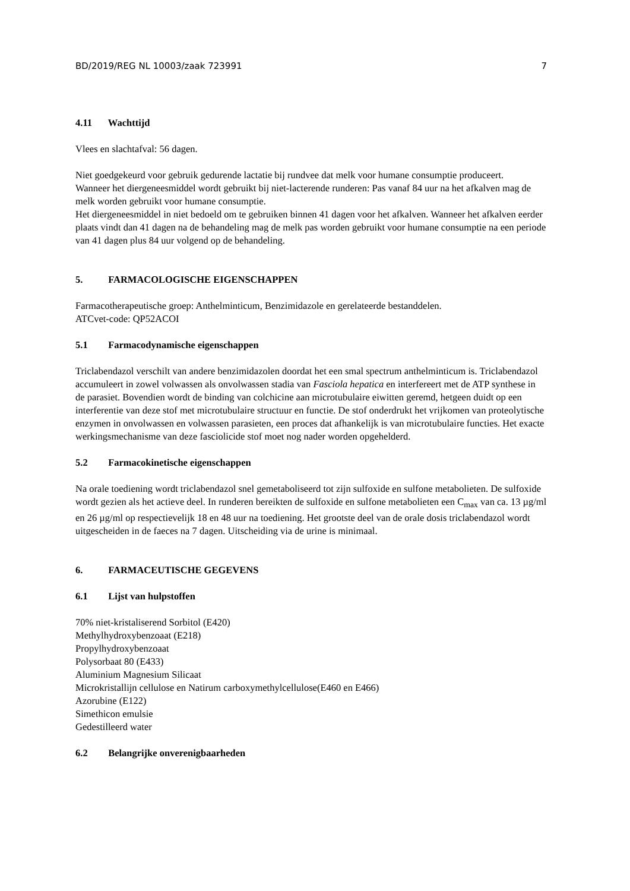BD/2019/REG NL 10003/zaak 723991 7
4.11 Wachttijd
Vlees en slachtafval: 56 dagen.
Niet goedgekeurd voor gebruik gedurende lactatie bij rundvee dat melk voor humane consumptie produceert.
Wanneer het diergeneesmiddel wordt gebruikt bij niet-lacterende runderen: Pas vanaf 84 uur na het afkalven mag de melk worden gebruikt voor humane consumptie.
Het diergeneesmiddel in niet bedoeld om te gebruiken binnen 41 dagen voor het afkalven. Wanneer het afkalven eerder plaats vindt dan 41 dagen na de behandeling mag de melk pas worden gebruikt voor humane consumptie na een periode van 41 dagen plus 84 uur volgend op de behandeling.
5. FARMACOLOGISCHE EIGENSCHAPPEN
Farmacotherapeutische groep: Anthelminticum, Benzimidazole en gerelateerde bestanddelen.
ATCvet-code: QP52ACOI
5.1 Farmacodynamische eigenschappen
Triclabendazol verschilt van andere benzimidazolen doordat het een smal spectrum anthelminticum is. Triclabendazol accumuleert in zowel volwassen als onvolwassen stadia van Fasciola hepatica en interfereert met de ATP synthese in de parasiet. Bovendien wordt de binding van colchicine aan microtubulaire eiwitten geremd, hetgeen duidt op een interferentie van deze stof met microtubulaire structuur en functie. De stof onderdrukt het vrijkomen van proteolytische enzymen in onvolwassen en volwassen parasieten, een proces dat afhankelijk is van microtubulaire functies. Het exacte werkingsmechanisme van deze fasciolicide stof moet nog nader worden opgehelderd.
5.2 Farmacokinetische eigenschappen
Na orale toediening wordt triclabendazol snel gemetaboliseerd tot zijn sulfoxide en sulfone metabolieten. De sulfoxide wordt gezien als het actieve deel. In runderen bereikten de sulfoxide en sulfone metabolieten een C<sub>max</sub> van ca. 13 µg/ml en 26 µg/ml op respectievelijk 18 en 48 uur na toediening. Het grootste deel van de orale dosis triclabendazol wordt uitgescheiden in de faeces na 7 dagen. Uitscheiding via de urine is minimaal.
6. FARMACEUTISCHE GEGEVENS
6.1 Lijst van hulpstoffen
70% niet-kristaliserend Sorbitol (E420)
Methylhydroxybenzoaat (E218)
Propylhydroxybenzoaat
Polysorbaat 80 (E433)
Aluminium Magnesium Silicaat
Microkristallijn cellulose en Natirum carboxymethylcellulose(E460 en E466)
Azorubine (E122)
Simethicon emulsie
Gedestilleerd water
6.2 Belangrijke onverenigbaarheden